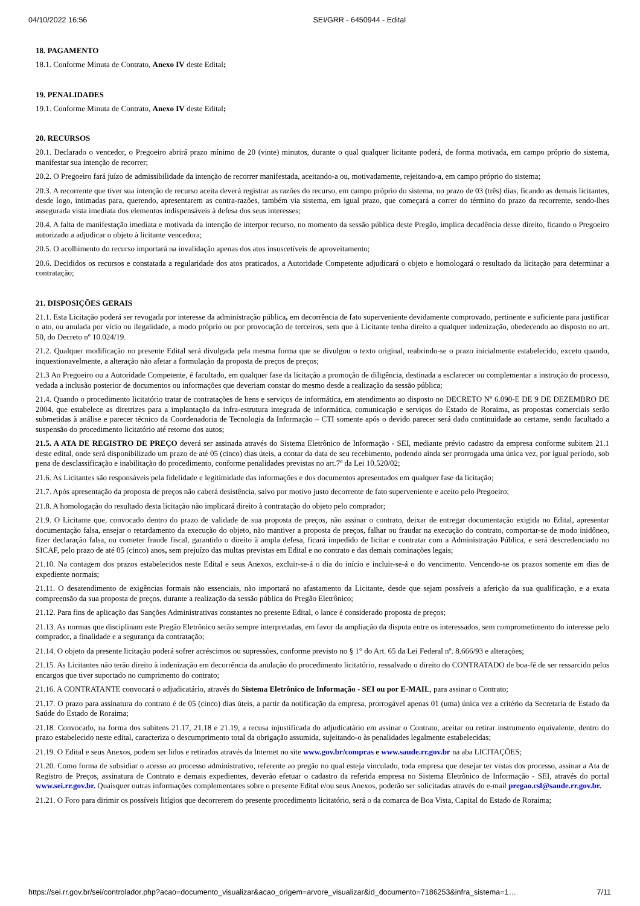04/10/2022 16:56 SEI/GRR - 6450944 - Edital
18. PAGAMENTO
18.1. Conforme Minuta de Contrato, Anexo IV deste Edital;
19. PENALIDADES
19.1. Conforme Minuta de Contrato, Anexo IV deste Edital;
20. RECURSOS
20.1. Declarado o vencedor, o Pregoeiro abrirá prazo mínimo de 20 (vinte) minutos, durante o qual qualquer licitante poderá, de forma motivada, em campo próprio do sistema, manifestar sua intenção de recorrer;
20.2. O Pregoeiro fará juízo de admissibilidade da intenção de recorrer manifestada, aceitando-a ou, motivadamente, rejeitando-a, em campo próprio do sistema;
20.3. A recorrente que tiver sua intenção de recurso aceita deverá registrar as razões do recurso, em campo próprio do sistema, no prazo de 03 (três) dias, ficando as demais licitantes, desde logo, intimadas para, querendo, apresentarem as contra-razões, também via sistema, em igual prazo, que começará a correr do término do prazo da recorrente, sendo-lhes assegurada vista imediata dos elementos indispensáveis à defesa dos seus interesses;
20.4. A falta de manifestação imediata e motivada da intenção de interpor recurso, no momento da sessão pública deste Pregão, implica decadência desse direito, ficando o Pregoeiro autorizado a adjudicar o objeto à licitante vencedora;
20.5. O acolhimento do recurso importará na invalidação apenas dos atos insuscetíveis de aproveitamento;
20.6. Decididos os recursos e constatada a regularidade dos atos praticados, a Autoridade Competente adjudicará o objeto e homologará o resultado da licitação para determinar a contratação;
21. DISPOSIÇÕES GERAIS
21.1. Esta Licitação poderá ser revogada por interesse da administração pública, em decorrência de fato superveniente devidamente comprovado, pertinente e suficiente para justificar o ato, ou anulada por vício ou ilegalidade, a modo próprio ou por provocação de terceiros, sem que à Licitante tenha direito a qualquer indenização, obedecendo ao disposto no art. 50, do Decreto nº 10.024/19.
21.2. Qualquer modificação no presente Edital será divulgada pela mesma forma que se divulgou o texto original, reabrindo-se o prazo inicialmente estabelecido, exceto quando, inquestionavelmente, a alteração não afetar a formulação da proposta de preços de preços;
21.3 Ao Pregoeiro ou a Autoridade Competente, é facultado, em qualquer fase da licitação a promoção de diligência, destinada a esclarecer ou complementar a instrução do processo, vedada a inclusão posterior de documentos ou informações que deveriam constar do mesmo desde a realização da sessão pública;
21.4. Quando o procedimento licitatório tratar de contratações de bens e serviços de informática, em atendimento ao disposto no DECRETO Nº 6.090-E DE 9 DE DEZEMBRO DE 2004, que estabelece as diretrizes para a implantação da infra-estrutura integrada de informática, comunicação e serviços do Estado de Roraima, as propostas comerciais serão submetidas à análise e parecer técnico da Coordenadoria de Tecnologia da Informação – CTI somente após o devido parecer será dado continuidade ao certame, sendo facultado a suspensão do procedimento licitatório até retorno dos autos;
21.5. A ATA DE REGISTRO DE PREÇO deverá ser assinada através do Sistema Eletrônico de Informação - SEI, mediante prévio cadastro da empresa conforme subitem 21.1 deste edital, onde será disponibilizado um prazo de até 05 (cinco) dias úteis, a contar da data de seu recebimento, podendo ainda ser prorrogada uma única vez, por igual período, sob pena de desclassificação e inabilitação do procedimento, conforme penalidades previstas no art.7º da Lei 10.520/02;
21.6. As Licitantes são responsáveis pela fidelidade e legitimidade das informações e dos documentos apresentados em qualquer fase da licitação;
21.7. Após apresentação da proposta de preços não caberá desistência, salvo por motivo justo decorrente de fato superveniente e aceito pelo Pregoeiro;
21.8. A homologação do resultado desta licitação não implicará direito à contratação do objeto pelo comprador;
21.9. O Licitante que, convocado dentro do prazo de validade de sua proposta de preços, não assinar o contrato, deixar de entregar documentação exigida no Edital, apresentar documentação falsa, ensejar o retardamento da execução do objeto, não mantiver a proposta de preços, falhar ou fraudar na execução do contrato, comportar-se de modo inidôneo, fizer declaração falsa, ou cometer fraude fiscal, garantido o direito à ampla defesa, ficará impedido de licitar e contratar com a Administração Pública, e será descredenciado no SICAF, pelo prazo de até 05 (cinco) anos, sem prejuízo das multas previstas em Edital e no contrato e das demais cominações legais;
21.10. Na contagem dos prazos estabelecidos neste Edital e seus Anexos, excluir-se-á o dia do início e incluir-se-á o do vencimento. Vencendo-se os prazos somente em dias de expediente normais;
21.11. O desatendimento de exigências formais não essenciais, não importará no afastamento da Licitante, desde que sejam possíveis a aferição da sua qualificação, e a exata compreensão da sua proposta de preços, durante a realização da sessão pública do Pregão Eletrônico;
21.12. Para fins de aplicação das Sanções Administrativas constantes no presente Edital, o lance é considerado proposta de preços;
21.13. As normas que disciplinam este Pregão Eletrônico serão sempre interpretadas, em favor da ampliação da disputa entre os interessados, sem comprometimento do interesse pelo comprador, a finalidade e a segurança da contratação;
21.14. O objeto da presente licitação poderá sofrer acréscimos ou supressões, conforme previsto no § 1° do Art. 65 da Lei Federal nº. 8.666/93 e alterações;
21.15. As Licitantes não terão direito à indenização em decorrência da anulação do procedimento licitatório, ressalvado o direito do CONTRATADO de boa-fé de ser ressarcido pelos encargos que tiver suportado no cumprimento do contrato;
21.16. A CONTRATANTE convocará o adjudicatário, através do Sistema Eletrônico de Informação - SEI ou por E-MAIL, para assinar o Contrato;
21.17. O prazo para assinatura do contrato é de 05 (cinco) dias úteis, a partir da notificação da empresa, prorrogável apenas 01 (uma) única vez a critério da Secretaria de Estado da Saúde do Estado de Roraima;
21.18. Convocado, na forma dos subitens 21.17, 21.18 e 21.19, a recusa injustificada do adjudicatário em assinar o Contrato, aceitar ou retirar instrumento equivalente, dentro do prazo estabelecido neste edital, caracteriza o descumprimento total da obrigação assumida, sujeitando-o às penalidades legalmente estabelecidas;
21.19. O Edital e seus Anexos, podem ser lidos e retirados através da Internet no site www.gov.br/compras e www.saude.rr.gov.br na aba LICITAÇÕES;
21.20. Como forma de subsidiar o acesso ao processo administrativo, referente ao pregão no qual esteja vinculado, toda empresa que desejar ter vistas dos processo, assinar a Ata de Registro de Preços, assinatura de Contrato e demais expedientes, deverão efetuar o cadastro da referida empresa no Sistema Eletrônico de Informação - SEI, através do portal www.sei.rr.gov.br. Quaisquer outras informações complementares sobre o presente Edital e/ou seus Anexos, poderão ser solicitadas através do e-mail pregao.csl@saude.rr.gov.br.
21.21. O Foro para dirimir os possíveis litígios que decorrerem do presente procedimento licitatório, será o da comarca de Boa Vista, Capital do Estado de Roraima;
https://sei.rr.gov.br/sei/controlador.php?acao=documento_visualizar&acao_origem=arvore_visualizar&id_documento=7186253&infra_sistema=1… 7/11